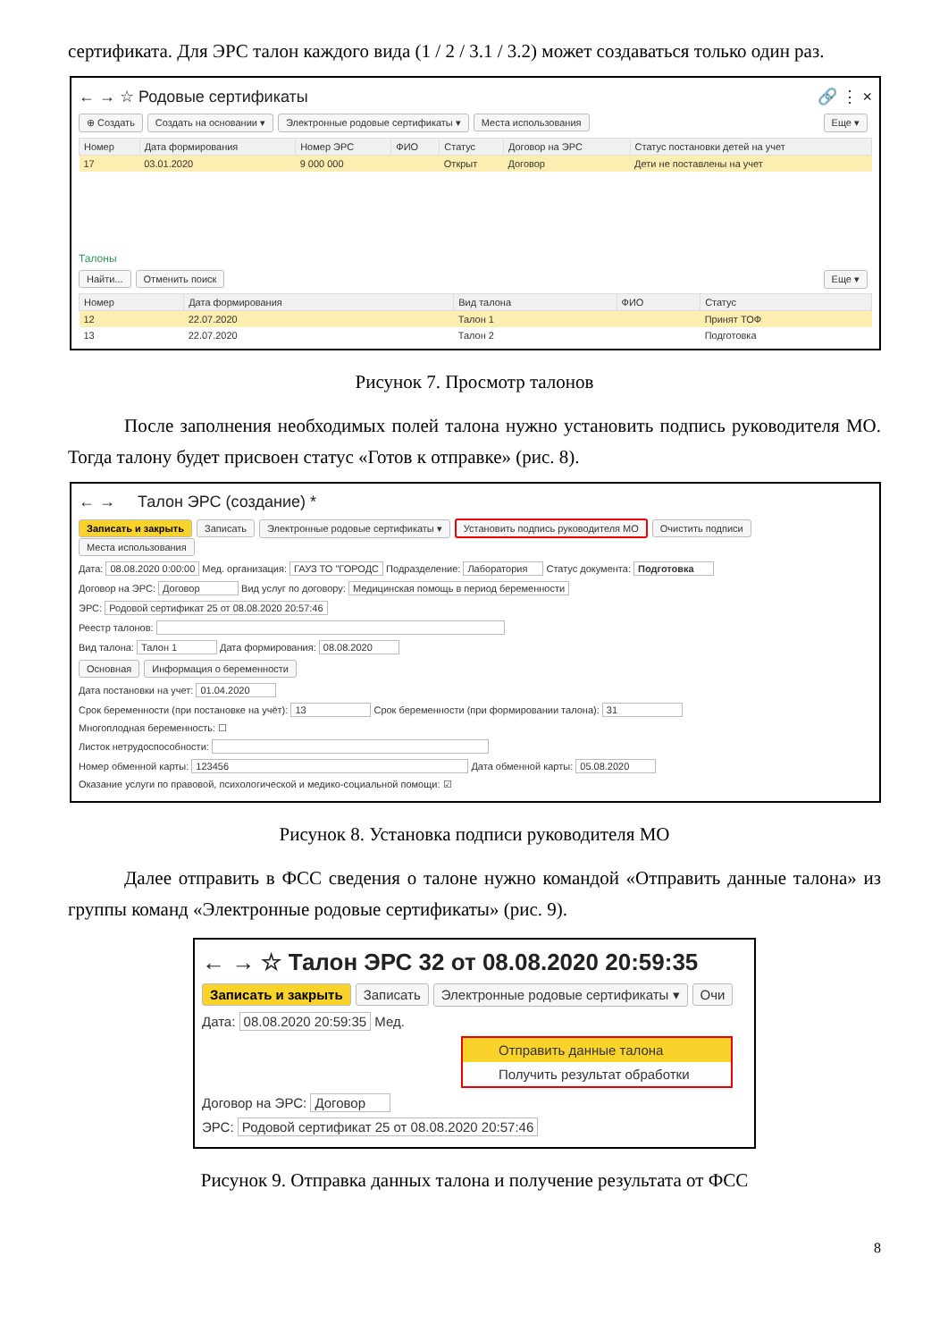сертификата. Для ЭРС талон каждого вида (1 / 2 / 3.1 / 3.2) может создаваться только один раз.
← → ☆ Родовые сертификаты 🔗 ⋮ ×
⊕ Создать Создать на основании ▾ Электронные родовые сертификаты ▾ Места использования Еще ▾
| Номер | Дата формирования | Номер ЭРС | ФИО | Статус | Договор на ЭРС | Статус постановки детей на учет |
| --- | --- | --- | --- | --- | --- | --- |
| 17 | 03.01.2020 | 9 000 000 | | Открыт | Договор | Дети не поставлены на учет |
Талоны
Найти... Отменить поиск Еще ▾
| Номер | Дата формирования | Вид талона | ФИО | Статус |
| --- | --- | --- | --- | --- |
| 12 | 22.07.2020 | Талон 1 | | Принят ТОФ |
| 13 | 22.07.2020 | Талон 2 | | Подготовка |
Рисунок 7. Просмотр талонов
После заполнения необходимых полей талона нужно установить подпись руководителя МО. Тогда талону будет присвоен статус «Готов к отправке» (рис. 8).
← → Талон ЭРС (создание) *
Записать и закрыть Записать Электронные родовые сертификаты ▾ Установить подпись руководителя МО Очистить подписи Места использования
Дата: 08.08.2020 0:00:00 Мед. организация: ГАУЗ ТО "ГОРОДС Подразделение: Лаборатория Статус документа: Подготовка
Договор на ЭРС: Договор Вид услуг по договору: Медицинская помощь в период беременности
ЭРС: Родовой сертификат 25 от 08.08.2020 20:57:46
Реестр талонов:
Вид талона: Талон 1 Дата формирования: 08.08.2020
Основная Информация о беременности
Дата постановки на учет: 01.04.2020
Срок беременности (при постановке на учёт): 13 Срок беременности (при формировании талона): 31
Многоплодная беременность: ☐
Листок нетрудоспособности:
Номер обменной карты: 123456 Дата обменной карты: 05.08.2020
Оказание услуги по правовой, психологической и медико-социальной помощи: ☑
Рисунок 8. Установка подписи руководителя МО
Далее отправить в ФСС сведения о талоне нужно командой «Отправить данные талона» из группы команд «Электронные родовые сертификаты» (рис. 9).
← → ☆ Талон ЭРС 32 от 08.08.2020 20:59:35
Записать и закрыть Записать Электронные родовые сертификаты ▾ Очи
Дата: 08.08.2020 20:59:35 Мед.
Отправить данные талона
Получить результат обработки
Договор на ЭРС: Договор
ЭРС: Родовой сертификат 25 от 08.08.2020 20:57:46
Рисунок 9. Отправка данных талона и получение результата от ФСС
8